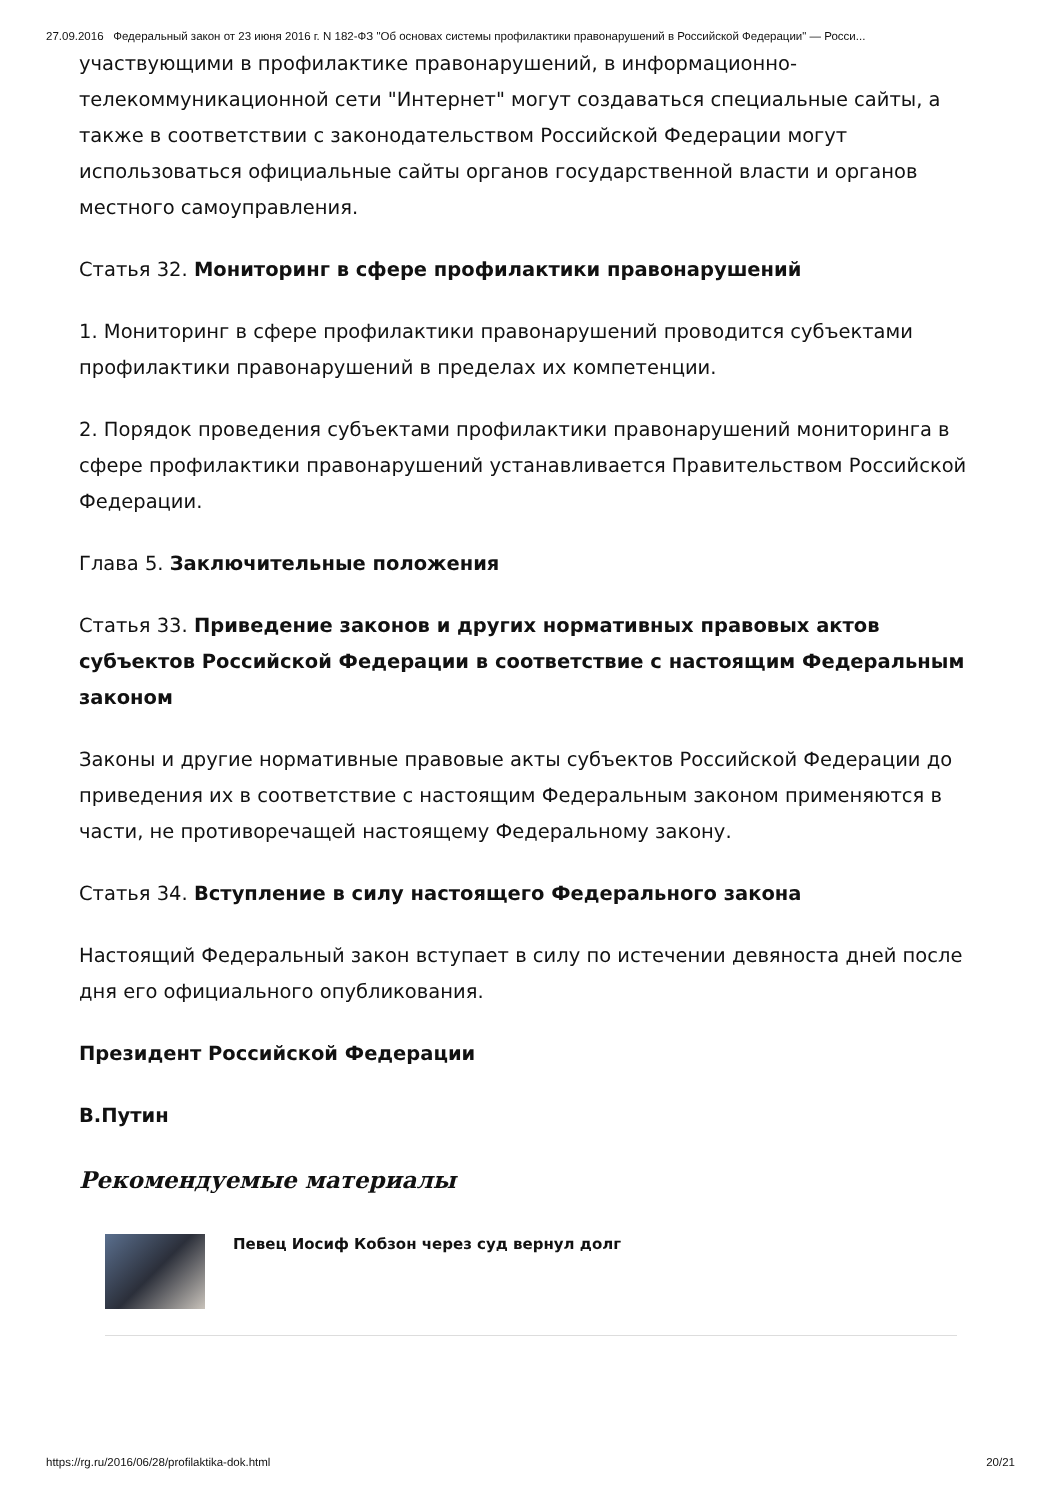27.09.2016 Федеральный закон от 23 июня 2016 г. N 182-ФЗ "Об основах системы профилактики правонарушений в Российской Федерации" — Росси...
участвующими в профилактике правонарушений, в информационно-телекоммуникационной сети "Интернет" могут создаваться специальные сайты, а также в соответствии с законодательством Российской Федерации могут использоваться официальные сайты органов государственной власти и органов местного самоуправления.
Статья 32. Мониторинг в сфере профилактики правонарушений
1. Мониторинг в сфере профилактики правонарушений проводится субъектами профилактики правонарушений в пределах их компетенции.
2. Порядок проведения субъектами профилактики правонарушений мониторинга в сфере профилактики правонарушений устанавливается Правительством Российской Федерации.
Глава 5. Заключительные положения
Статья 33. Приведение законов и других нормативных правовых актов субъектов Российской Федерации в соответствие с настоящим Федеральным законом
Законы и другие нормативные правовые акты субъектов Российской Федерации до приведения их в соответствие с настоящим Федеральным законом применяются в части, не противоречащей настоящему Федеральному закону.
Статья 34. Вступление в силу настоящего Федерального закона
Настоящий Федеральный закон вступает в силу по истечении девяноста дней после дня его официального опубликования.
Президент Российской Федерации
В.Путин
Рекомендуемые материалы
Певец Иосиф Кобзон через суд вернул долг
https://rg.ru/2016/06/28/profilaktika-dok.html 20/21